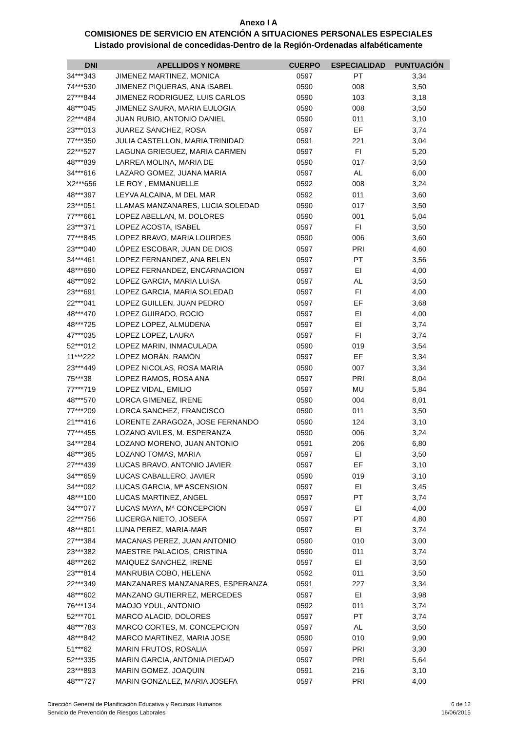Anexo I A
COMISIONES DE SERVICIO EN ATENCIÓN A SITUACIONES PERSONALES ESPECIALES
Listado provisional de concedidas-Dentro de la Región-Ordenadas alfabéticamente
| DNI | APELLIDOS Y NOMBRE | CUERPO | ESPECIALIDAD | PUNTUACIÓN |
| --- | --- | --- | --- | --- |
| 34***343 | JIMENEZ MARTINEZ, MONICA | 0597 | PT | 3,34 |
| 74***530 | JIMENEZ PIQUERAS, ANA ISABEL | 0590 | 008 | 3,50 |
| 27***844 | JIMENEZ RODRIGUEZ, LUIS CARLOS | 0590 | 103 | 3,18 |
| 48***045 | JIMENEZ SAURA, MARIA EULOGIA | 0590 | 008 | 3,50 |
| 22***484 | JUAN RUBIO, ANTONIO DANIEL | 0590 | 011 | 3,10 |
| 23***013 | JUAREZ SANCHEZ, ROSA | 0597 | EF | 3,74 |
| 77***350 | JULIA CASTELLON, MARIA TRINIDAD | 0591 | 221 | 3,04 |
| 22***527 | LAGUNA GRIEGUEZ, MARIA CARMEN | 0597 | FI | 5,20 |
| 48***839 | LARREA MOLINA, MARIA DE | 0590 | 017 | 3,50 |
| 34***616 | LAZARO GOMEZ, JUANA MARIA | 0597 | AL | 6,00 |
| X2***656 | LE ROY , EMMANUELLE | 0592 | 008 | 3,24 |
| 48***397 | LEYVA ALCAINA, M DEL MAR | 0592 | 011 | 3,60 |
| 23***051 | LLAMAS MANZANARES, LUCIA SOLEDAD | 0590 | 017 | 3,50 |
| 77***661 | LOPEZ ABELLAN, M. DOLORES | 0590 | 001 | 5,04 |
| 23***371 | LOPEZ ACOSTA, ISABEL | 0597 | FI | 3,50 |
| 77***845 | LOPEZ BRAVO, MARIA LOURDES | 0590 | 006 | 3,60 |
| 23***040 | LÓPEZ ESCOBAR, JUAN DE DIOS | 0597 | PRI | 4,60 |
| 34***461 | LOPEZ FERNANDEZ, ANA BELEN | 0597 | PT | 3,56 |
| 48***690 | LOPEZ FERNANDEZ, ENCARNACION | 0597 | EI | 4,00 |
| 48***092 | LOPEZ GARCIA, MARIA LUISA | 0597 | AL | 3,50 |
| 23***691 | LOPEZ GARCIA, MARIA SOLEDAD | 0597 | FI | 4,00 |
| 22***041 | LOPEZ GUILLEN, JUAN PEDRO | 0597 | EF | 3,68 |
| 48***470 | LOPEZ GUIRADO, ROCIO | 0597 | EI | 4,00 |
| 48***725 | LOPEZ LOPEZ, ALMUDENA | 0597 | EI | 3,74 |
| 47***035 | LOPEZ LOPEZ, LAURA | 0597 | FI | 3,74 |
| 52***012 | LOPEZ MARIN, INMACULADA | 0590 | 019 | 3,54 |
| 11***222 | LÓPEZ MORÁN, RAMÓN | 0597 | EF | 3,34 |
| 23***449 | LOPEZ NICOLAS, ROSA MARIA | 0590 | 007 | 3,34 |
| 75***38 | LOPEZ RAMOS, ROSA ANA | 0597 | PRI | 8,04 |
| 77***719 | LOPEZ VIDAL, EMILIO | 0597 | MU | 5,84 |
| 48***570 | LORCA GIMENEZ, IRENE | 0590 | 004 | 8,01 |
| 77***209 | LORCA SANCHEZ, FRANCISCO | 0590 | 011 | 3,50 |
| 21***416 | LORENTE ZARAGOZA, JOSE FERNANDO | 0590 | 124 | 3,10 |
| 77***455 | LOZANO AVILES, M. ESPERANZA | 0590 | 006 | 3,24 |
| 34***284 | LOZANO MORENO, JUAN ANTONIO | 0591 | 206 | 6,80 |
| 48***365 | LOZANO TOMAS, MARIA | 0597 | EI | 3,50 |
| 27***439 | LUCAS BRAVO, ANTONIO JAVIER | 0597 | EF | 3,10 |
| 34***659 | LUCAS CABALLERO, JAVIER | 0590 | 019 | 3,10 |
| 34***092 | LUCAS GARCIA, Mª ASCENSION | 0597 | EI | 3,45 |
| 48***100 | LUCAS MARTINEZ, ANGEL | 0597 | PT | 3,74 |
| 34***077 | LUCAS MAYA, Mª CONCEPCION | 0597 | EI | 4,00 |
| 22***756 | LUCERGA NIETO, JOSEFA | 0597 | PT | 4,80 |
| 48***801 | LUNA PEREZ, MARIA-MAR | 0597 | EI | 3,74 |
| 27***384 | MACANAS PEREZ, JUAN ANTONIO | 0590 | 010 | 3,00 |
| 23***382 | MAESTRE PALACIOS, CRISTINA | 0590 | 011 | 3,74 |
| 48***262 | MAIQUEZ SANCHEZ, IRENE | 0597 | EI | 3,50 |
| 23***814 | MANRUBIA COBO, HELENA | 0592 | 011 | 3,50 |
| 22***349 | MANZANARES MANZANARES, ESPERANZA | 0591 | 227 | 3,34 |
| 48***602 | MANZANO GUTIERREZ, MERCEDES | 0597 | EI | 3,98 |
| 76***134 | MAOJO YOUL, ANTONIO | 0592 | 011 | 3,74 |
| 52***701 | MARCO ALACID, DOLORES | 0597 | PT | 3,74 |
| 48***783 | MARCO CORTES, M. CONCEPCION | 0597 | AL | 3,50 |
| 48***842 | MARCO MARTINEZ, MARIA JOSE | 0590 | 010 | 9,90 |
| 51***62 | MARIN FRUTOS, ROSALIA | 0597 | PRI | 3,30 |
| 52***335 | MARIN GARCIA, ANTONIA PIEDAD | 0597 | PRI | 5,64 |
| 23***893 | MARIN GOMEZ, JOAQUIN | 0591 | 216 | 3,10 |
| 48***727 | MARIN GONZALEZ, MARIA JOSEFA | 0597 | PRI | 4,00 |
Dirección General de Planificación Educativa y Recursos Humanos
Servicio de Prevención de Riesgos Laborales
6 de 12
16/06/2015